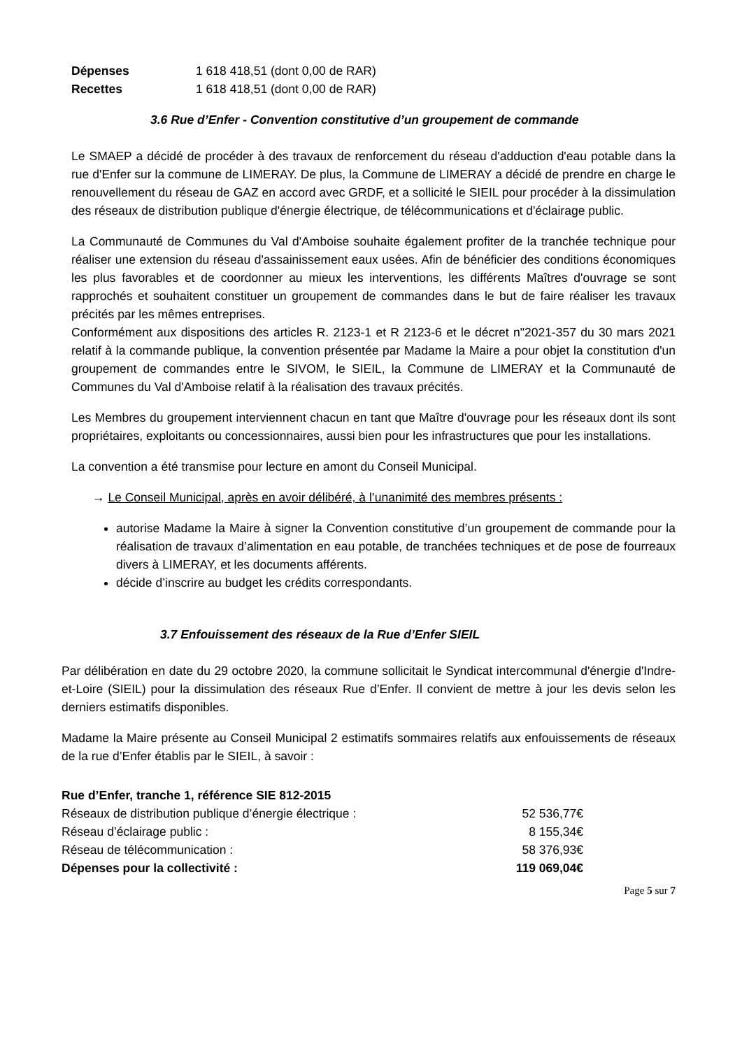| Dépenses | 1 618 418,51 (dont 0,00 de RAR) |
| Recettes | 1 618 418,51 (dont 0,00 de RAR) |
3.6 Rue d’Enfer - Convention constitutive d’un groupement de commande
Le SMAEP a décidé de procéder à des travaux de renforcement du réseau d'adduction d'eau potable dans la rue d'Enfer sur la commune de LIMERAY. De plus, la Commune de LIMERAY a décidé de prendre en charge le renouvellement du réseau de GAZ en accord avec GRDF, et a sollicité le SIEIL pour procéder à la dissimulation des réseaux de distribution publique d'énergie électrique, de télécommunications et d'éclairage public.
La Communauté de Communes du Val d'Amboise souhaite également profiter de la tranchée technique pour réaliser une extension du réseau d'assainissement eaux usées. Afin de bénéficier des conditions économiques les plus favorables et de coordonner au mieux les interventions, les différents Maîtres d'ouvrage se sont rapprochés et souhaitent constituer un groupement de commandes dans le but de faire réaliser les travaux précités par les mêmes entreprises.
Conformément aux dispositions des articles R. 2123-1 et R 2123-6 et le décret n"2021-357 du 30 mars 2021 relatif à la commande publique, la convention présentée par Madame la Maire a pour objet la constitution d'un groupement de commandes entre le SIVOM, le SIEIL, la Commune de LIMERAY et la Communauté de Communes du Val d'Amboise relatif à la réalisation des travaux précités.
Les Membres du groupement interviennent chacun en tant que Maître d'ouvrage pour les réseaux dont ils sont propriétaires, exploitants ou concessionnaires, aussi bien pour les infrastructures que pour les installations.
La convention a été transmise pour lecture en amont du Conseil Municipal.
→ Le Conseil Municipal, après en avoir délibéré, à l’unanimité des membres présents :
autorise Madame la Maire à signer la Convention constitutive d’un groupement de commande pour la réalisation de travaux d’alimentation en eau potable, de tranchées techniques et de pose de fourreaux divers à LIMERAY, et les documents afférents.
décide d’inscrire au budget les crédits correspondants.
3.7 Enfouissement des réseaux de la Rue d’Enfer SIEIL
Par délibération en date du 29 octobre 2020, la commune sollicitait le Syndicat intercommunal d'énergie d'Indre-et-Loire (SIEIL) pour la dissimulation des réseaux Rue d’Enfer. Il convient de mettre à jour les devis selon les derniers estimatifs disponibles.
Madame la Maire présente au Conseil Municipal 2 estimatifs sommaires relatifs aux enfouissements de réseaux de la rue d’Enfer établis par le SIEIL, à savoir :
| Rue d’Enfer, tranche 1, référence SIE 812-2015 | |
| Réseaux de distribution publique d’énergie électrique : | 52 536,77€ |
| Réseau d’éclairage public : | 8 155,34€ |
| Réseau de télécommunication : | 58 376,93€ |
| Dépenses pour la collectivité : | 119 069,04€ |
Page 5 sur 7